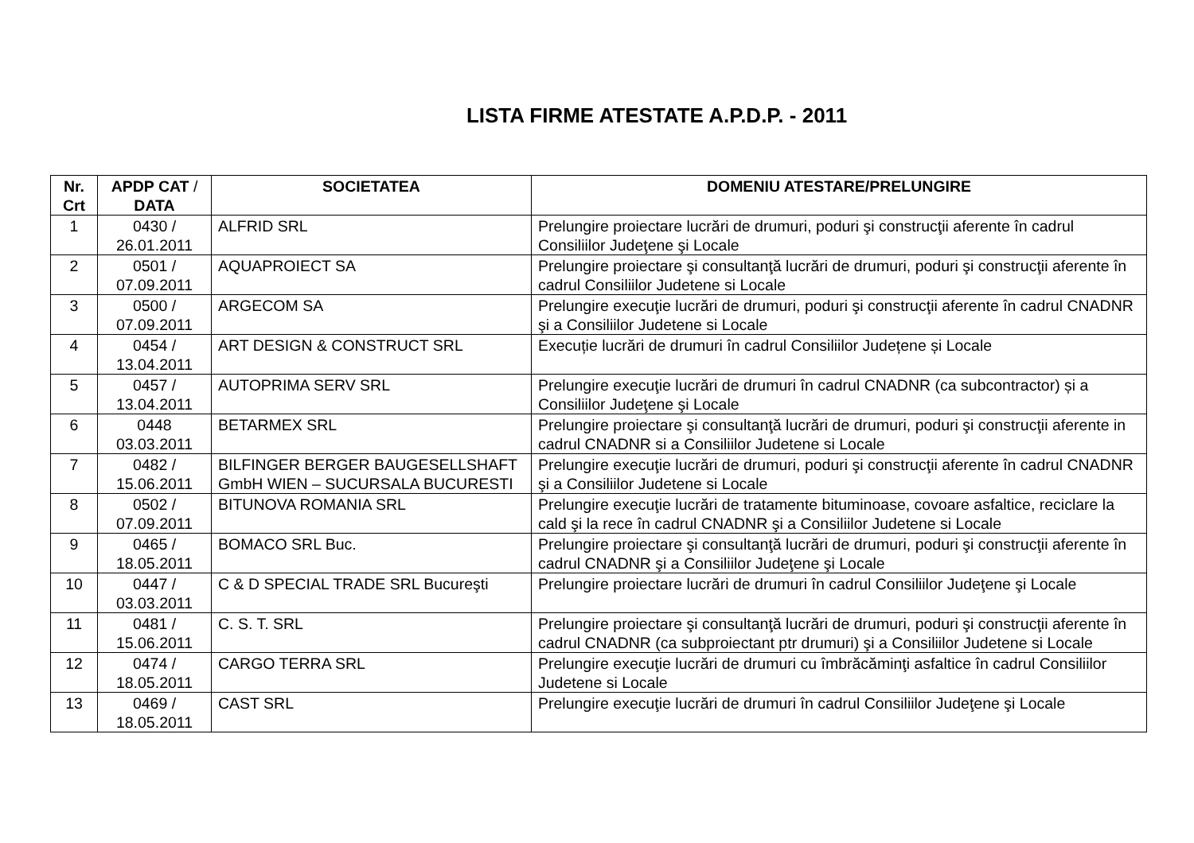LISTA FIRME ATESTATE A.P.D.P. - 2011
| Nr. Crt | APDP CAT / DATA | SOCIETATEA | DOMENIU ATESTARE/PRELUNGIRE |
| --- | --- | --- | --- |
| 1 | 0430 / 26.01.2011 | ALFRID SRL | Prelungire proiectare lucrări de drumuri, poduri şi construcţii aferente în cadrul Consiliilor Judeţene şi Locale |
| 2 | 0501 / 07.09.2011 | AQUAPROIECT SA | Prelungire proiectare şi consultanţă lucrări de drumuri, poduri şi construcţii aferente în cadrul Consiliilor Judetene si Locale |
| 3 | 0500 / 07.09.2011 | ARGECOM SA | Prelungire execuţie lucrări de drumuri, poduri şi construcţii aferente în cadrul CNADNR şi a Consiliilor Judetene si Locale |
| 4 | 0454 / 13.04.2011 | ART DESIGN & CONSTRUCT SRL | Execuție lucrări de drumuri în cadrul Consiliilor Județene și Locale |
| 5 | 0457 / 13.04.2011 | AUTOPRIMA SERV SRL | Prelungire execuţie lucrări de drumuri în cadrul CNADNR (ca subcontractor) și a Consiliilor Judeţene şi Locale |
| 6 | 0448 03.03.2011 | BETARMEX SRL | Prelungire proiectare şi consultanţă lucrări de drumuri, poduri şi construcţii aferente in cadrul CNADNR si a Consiliilor Judetene si Locale |
| 7 | 0482 / 15.06.2011 | BILFINGER BERGER BAUGESELLSHAFT GmbH WIEN – SUCURSALA BUCURESTI | Prelungire execuţie lucrări de drumuri, poduri şi construcţii aferente în cadrul CNADNR şi a Consiliilor Judetene si Locale |
| 8 | 0502 / 07.09.2011 | BITUNOVA ROMANIA SRL | Prelungire execuţie lucrări de tratamente bituminoase, covoare asfaltice, reciclare la cald şi la rece în cadrul CNADNR şi a Consiliilor Judetene si Locale |
| 9 | 0465 / 18.05.2011 | BOMACO SRL Buc. | Prelungire proiectare şi consultanţă lucrări de drumuri, poduri şi construcţii aferente în cadrul CNADNR şi a Consiliilor Judeţene şi Locale |
| 10 | 0447 / 03.03.2011 | C & D SPECIAL TRADE SRL Bucureşti | Prelungire proiectare lucrări de drumuri în cadrul Consiliilor Judeţene şi Locale |
| 11 | 0481 / 15.06.2011 | C. S. T. SRL | Prelungire proiectare şi consultanţă lucrări de drumuri, poduri şi construcţii aferente în cadrul CNADNR (ca subproiectant ptr drumuri) şi a Consiliilor Judetene si Locale |
| 12 | 0474 / 18.05.2011 | CARGO TERRA SRL | Prelungire execuţie lucrări de drumuri cu îmbrăcăminţi asfaltice în cadrul Consiliilor Judetene si Locale |
| 13 | 0469 / 18.05.2011 | CAST SRL | Prelungire execuţie lucrări de drumuri în cadrul Consiliilor Judeţene şi Locale |